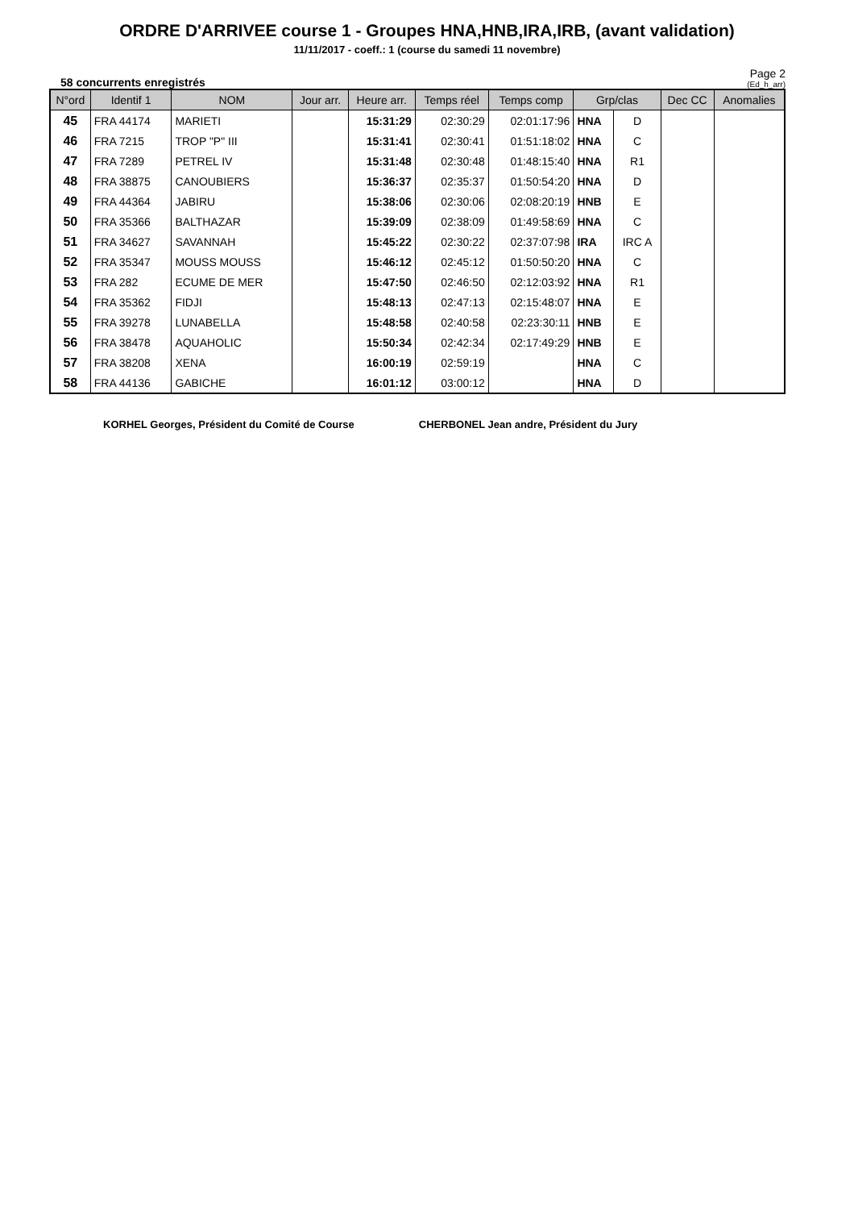ORDRE D'ARRIVEE course 1 - Groupes HNA,HNB,IRA,IRB, (avant validation)
11/11/2017 - coeff.: 1 (course du samedi 11 novembre)
58 concurrents enregistrés
Page 2
(Ed_h_arr)
| N°ord | Identif 1 | NOM | Jour arr. | Heure arr. | Temps réel | Temps comp | Grp/clas | | Dec CC | Anomalies |
| --- | --- | --- | --- | --- | --- | --- | --- | --- | --- | --- |
| 45 | FRA 44174 | MARIETI | | 15:31:29 | 02:30:29 | 02:01:17:96 | HNA | D | | |
| 46 | FRA 7215 | TROP "P" III | | 15:31:41 | 02:30:41 | 01:51:18:02 | HNA | C | | |
| 47 | FRA 7289 | PETREL IV | | 15:31:48 | 02:30:48 | 01:48:15:40 | HNA | R1 | | |
| 48 | FRA 38875 | CANOUBIERS | | 15:36:37 | 02:35:37 | 01:50:54:20 | HNA | D | | |
| 49 | FRA 44364 | JABIRU | | 15:38:06 | 02:30:06 | 02:08:20:19 | HNB | E | | |
| 50 | FRA 35366 | BALTHAZAR | | 15:39:09 | 02:38:09 | 01:49:58:69 | HNA | C | | |
| 51 | FRA 34627 | SAVANNAH | | 15:45:22 | 02:30:22 | 02:37:07:98 | IRA | IRC A | | |
| 52 | FRA 35347 | MOUSS MOUSS | | 15:46:12 | 02:45:12 | 01:50:50:20 | HNA | C | | |
| 53 | FRA 282 | ECUME DE MER | | 15:47:50 | 02:46:50 | 02:12:03:92 | HNA | R1 | | |
| 54 | FRA 35362 | FIDJI | | 15:48:13 | 02:47:13 | 02:15:48:07 | HNA | E | | |
| 55 | FRA 39278 | LUNABELLA | | 15:48:58 | 02:40:58 | 02:23:30:11 | HNB | E | | |
| 56 | FRA 38478 | AQUAHOLIC | | 15:50:34 | 02:42:34 | 02:17:49:29 | HNB | E | | |
| 57 | FRA 38208 | XENA | | 16:00:19 | 02:59:19 | | HNA | C | | |
| 58 | FRA 44136 | GABICHE | | 16:01:12 | 03:00:12 | | HNA | D | | |
KORHEL Georges, Président du Comité de Course CHERBONEL Jean andre, Président du Jury